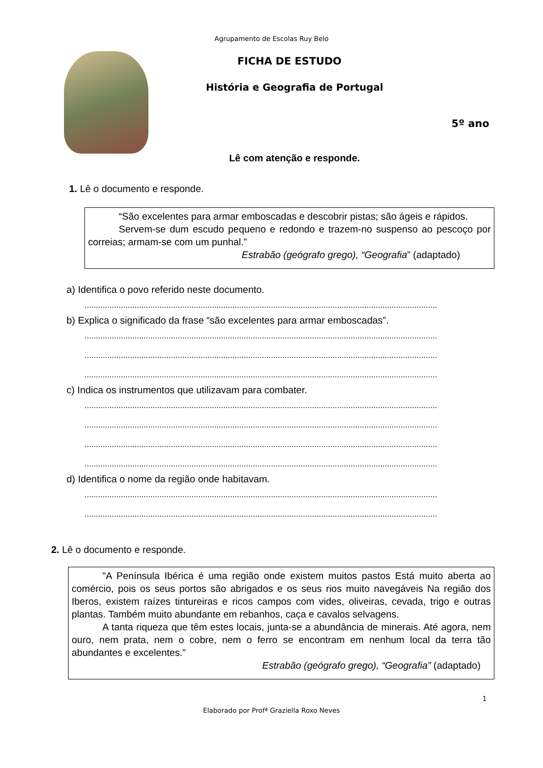Agrupamento de Escolas Ruy Belo
FICHA DE ESTUDO
História e Geografia de Portugal
5º ano
Lê com atenção e responde.
1. Lê o documento e responde.
“São excelentes para armar emboscadas e descobrir pistas; são ágeis e rápidos.
Servem-se dum escudo pequeno e redondo e trazem-no suspenso ao pescoço por correias; armam-se com um punhal.”
Estrabão (geógrafo grego), “Geografia” (adaptado)
a) Identifica o povo referido neste documento.
...........................................................................................................................................................
b) Explica o significado da frase “são excelentes para armar emboscadas”.
...........................................................................................................................................................
...........................................................................................................................................................
...........................................................................................................................................................
c) Indica os instrumentos que utilizavam para combater.
...........................................................................................................................................................
...........................................................................................................................................................
...........................................................................................................................................................
...........................................................................................................................................................
d) Identifica o nome da região onde habitavam.
...........................................................................................................................................................
...........................................................................................................................................................
2. Lê o documento e responde.
"A Península Ibérica é uma região onde existem muitos pastos Está muito aberta ao comércio, pois os seus portos são abrigados e os seus rios muito navegáveis Na região dos Iberos, existem raízes tintureiras e ricos campos com vides, oliveiras, cevada, trigo e outras plantas. Também muito abundante em rebanhos, caça e cavalos selvagens.
A tanta riqueza que têm estes locais, junta-se a abundância de minerais. Até agora, nem ouro, nem prata, nem o cobre, nem o ferro se encontram em nenhum local da terra tão abundantes e excelentes.”
Estrabão (geógrafo grego), “Geografia” (adaptado)
1
Elaborado por Profª Graziella Roxo Neves